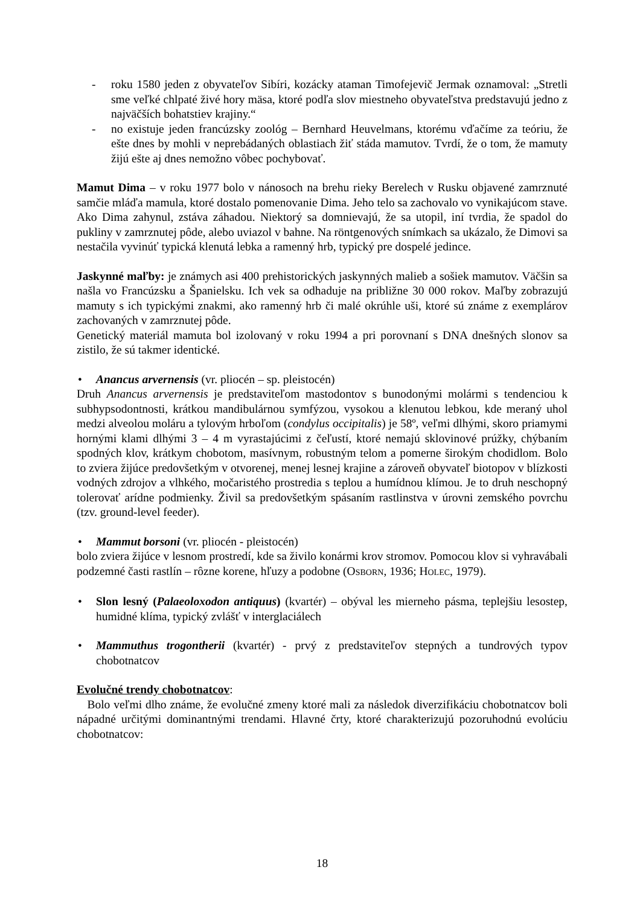- roku 1580 jeden z obyvateľov Sibíri, kozácky ataman Timofejevič Jermak oznamoval: „Stretli sme veľké chlpaté živé hory mäsa, ktoré podľa slov miestneho obyvateľstva predstavujú jedno z najväčších bohatstiev krajiny.“
- no existuje jeden francúzsky zoológ – Bernhard Heuvelmans, ktorému vďačíme za teóriu, že ešte dnes by mohli v neprebádaných oblastiach žiť stáda mamutov. Tvrdí, že o tom, že mamuty žijú ešte aj dnes nemožno vôbec pochybovať.
Mamut Dima – v roku 1977 bolo v nánosoch na brehu rieky Berelech v Rusku objavené zamrznuté samčie mláďa mamula, ktoré dostalo pomenovanie Dima. Jeho telo sa zachovalo vo vynikajúcom stave. Ako Dima zahynul, zstáva záhadou. Niektorý sa domnievajú, že sa utopil, iní tvrdia, že spadol do pukliny v zamrznutej pôde, alebo uviazol v bahne. Na röntgenových snímkach sa ukázalo, že Dimovi sa nestačila vyvinúť typická klenutá lebka a ramenný hrb, typický pre dospelé jedince.
Jaskynné maľby: je známych asi 400 prehistorických jaskynných malieb a sošiek mamutov. Väčšin sa našla vo Francúzsku a Španielsku. Ich vek sa odhaduje na približne 30 000 rokov. Maľby zobrazujú mamuty s ich typickými znakmi, ako ramenný hrb či malé okrúhle uši, ktoré sú známe z exemplárov zachovaných v zamrznutej pôde.
Genetický materiál mamuta bol izolovaný v roku 1994 a pri porovnaní s DNA dnešných slonov sa zistilo, že sú takmer identické.
• Anancus arvernensis (vr. pliocén – sp. pleistocén)
Druh Anancus arvernensis je predstaviteľom mastodontov s bunodonými molármi s tendenciou k subhypsodontnosti, krátkou mandibulárnou symfýzou, vysokou a klenutou lebkou, kde meraný uhol medzi alveolou moláru a tylovým hrboľom (condylus occipitalis) je 58º, veľmi dlhými, skoro priamymi hornými klami dlhými 3 – 4 m vyrastajúcimi z čeľustí, ktoré nemajú sklovinové prúžky, chýbaním spodných klov, krátkym chobotom, masívnym, robustným telom a pomerne širokým chodidlom. Bolo to zviera žijúce predovšetkým v otvorenej, menej lesnej krajine a zároveň obyvateľ biotopov v blízkosti vodných zdrojov a vlhkého, močaristého prostredia s teplou a humídnou klímou. Je to druh neschopný tolerovať arídne podmienky. Živil sa predovšetkým spásaním rastlinstva v úrovni zemského povrchu (tzv. ground-level feeder).
• Mammut borsoni (vr. pliocén - pleistocén)
bolo zviera žijúce v lesnom prostredí, kde sa živilo konármi krov stromov. Pomocou klov si vyhravábali podzemné časti rastlín – rôzne korene, hľuzy a podobne (OSBORN, 1936; HOLEC, 1979).
• Slon lesný (Palaeoloxodon antiquus) (kvartér) – obýval les mierneho pásma, teplejšiu lesostep, humidné klíma, typický zvlášť v interglaciálech
• Mammuthus trogontherii (kvartér) - prvý z predstaviteľov stepných a tundrových typov chobotnatcov
Evolučné trendy chobotnatcov:
Bolo veľmi dlho známe, že evolučné zmeny ktoré mali za následok diverzifikáciu chobotnatcov boli nápadné určitými dominantnými trendami. Hlavné črty, ktoré charakterizujú pozoruhodnú evolúciu chobotnatcov:
18